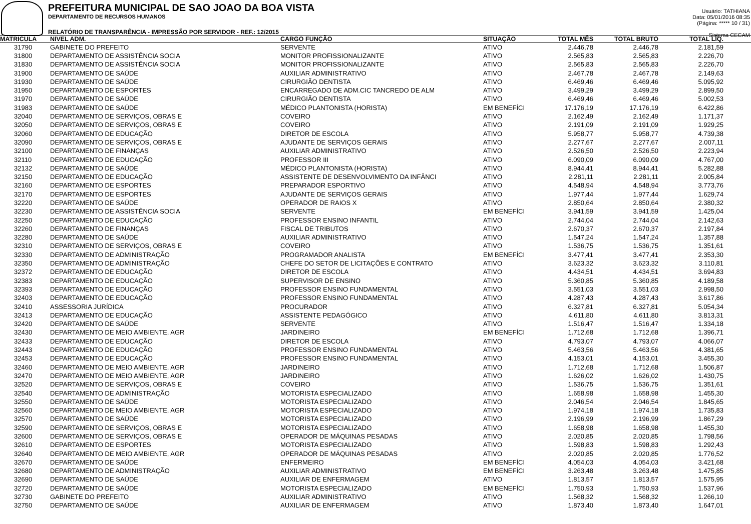PREFEITURA MUNICIPAL DE SAO JOAO DA BOA VISTA
DEPARTAMENTO DE RECURSOS HUMANOS
RELATÓRIO DE TRANSPARÊNCIA - IMPRESSÃO POR SERVIDOR - REF.: 12/2015
Usuário: TATHIANA
Data: 05/01/2016 08:35
(Página: ***** 10 / 31)
Sistema CECAM
| MATRICULA | NIVEL ADM. | CARGO FUNÇÃO | SITUAÇÃO | TOTAL MÊS | TOTAL BRUTO | TOTAL LÍQ. | |
| --- | --- | --- | --- | --- | --- | --- | --- |
| 31790 | GABINETE DO PREFEITO | SERVENTE | ATIVO | 2.446,78 | 2.446,78 | 2.181,59 | |
| 31800 | DEPARTAMENTO DE ASSISTÊNCIA SOCIA | MONITOR PROFISSIONALIZANTE | ATIVO | 2.565,83 | 2.565,83 | 2.226,70 | |
| 31830 | DEPARTAMENTO DE ASSISTÊNCIA SOCIA | MONITOR PROFISSIONALIZANTE | ATIVO | 2.565,83 | 2.565,83 | 2.226,70 | |
| 31900 | DEPARTAMENTO DE SAÚDE | AUXILIAR ADMINISTRATIVO | ATIVO | 2.467,78 | 2.467,78 | 2.149,63 | |
| 31930 | DEPARTAMENTO DE SAÚDE | CIRURGIÃO DENTISTA | ATIVO | 6.469,46 | 6.469,46 | 5.095,92 | |
| 31950 | DEPARTAMENTO DE ESPORTES | ENCARREGADO DE ADM.CIC TANCREDO DE ALM | ATIVO | 3.499,29 | 3.499,29 | 2.899,50 | |
| 31970 | DEPARTAMENTO DE SAÚDE | CIRURGIÃO DENTISTA | ATIVO | 6.469,46 | 6.469,46 | 5.002,53 | |
| 31983 | DEPARTAMENTO DE SAÚDE | MÉDICO PLANTONISTA (HORISTA) | EM BENEFÍCI | 17.176,19 | 17.176,19 | 6.422,86 | |
| 32040 | DEPARTAMENTO DE SERVIÇOS, OBRAS E | COVEIRO | ATIVO | 2.162,49 | 2.162,49 | 1.171,37 | |
| 32050 | DEPARTAMENTO DE SERVIÇOS, OBRAS E | COVEIRO | ATIVO | 2.191,09 | 2.191,09 | 1.929,25 | |
| 32060 | DEPARTAMENTO DE EDUCAÇÃO | DIRETOR DE ESCOLA | ATIVO | 5.958,77 | 5.958,77 | 4.739,38 | |
| 32090 | DEPARTAMENTO DE SERVIÇOS, OBRAS E | AJUDANTE DE SERVIÇOS GERAIS | ATIVO | 2.277,67 | 2.277,67 | 2.007,11 | |
| 32100 | DEPARTAMENTO DE FINANÇAS | AUXILIAR ADMINISTRATIVO | ATIVO | 2.526,50 | 2.526,50 | 2.223,94 | |
| 32110 | DEPARTAMENTO DE EDUCAÇÃO | PROFESSOR III | ATIVO | 6.090,09 | 6.090,09 | 4.767,00 | |
| 32132 | DEPARTAMENTO DE SAÚDE | MÉDICO PLANTONISTA (HORISTA) | ATIVO | 8.944,41 | 8.944,41 | 5.282,88 | |
| 32150 | DEPARTAMENTO DE EDUCAÇÃO | ASSISTENTE DE DESENVOLVIMENTO DA INFÂNCI | ATIVO | 2.281,11 | 2.281,11 | 2.005,84 | |
| 32160 | DEPARTAMENTO DE ESPORTES | PREPARADOR ESPORTIVO | ATIVO | 4.548,94 | 4.548,94 | 3.773,76 | |
| 32170 | DEPARTAMENTO DE ESPORTES | AJUDANTE DE SERVIÇOS GERAIS | ATIVO | 1.977,44 | 1.977,44 | 1.629,74 | |
| 32220 | DEPARTAMENTO DE SAÚDE | OPERADOR DE RAIOS X | ATIVO | 2.850,64 | 2.850,64 | 2.380,32 | |
| 32230 | DEPARTAMENTO DE ASSISTÊNCIA SOCIA | SERVENTE | EM BENEFÍCI | 3.941,59 | 3.941,59 | 1.425,04 | |
| 32250 | DEPARTAMENTO DE EDUCAÇÃO | PROFESSOR ENSINO INFANTIL | ATIVO | 2.744,04 | 2.744,04 | 2.142,63 | |
| 32260 | DEPARTAMENTO DE FINANÇAS | FISCAL DE TRIBUTOS | ATIVO | 2.670,37 | 2.670,37 | 2.197,84 | |
| 32280 | DEPARTAMENTO DE SAÚDE | AUXILIAR ADMINISTRATIVO | ATIVO | 1.547,24 | 1.547,24 | 1.357,88 | |
| 32310 | DEPARTAMENTO DE SERVIÇOS, OBRAS E | COVEIRO | ATIVO | 1.536,75 | 1.536,75 | 1.351,61 | |
| 32330 | DEPARTAMENTO DE ADMINISTRAÇÃO | PROGRAMADOR ANALISTA | EM BENEFÍCI | 3.477,41 | 3.477,41 | 2.353,30 | |
| 32350 | DEPARTAMENTO DE ADMINISTRAÇÃO | CHEFE DO SETOR DE LICITAÇÕES E CONTRATO | ATIVO | 3.623,32 | 3.623,32 | 3.110,81 | |
| 32372 | DEPARTAMENTO DE EDUCAÇÃO | DIRETOR DE ESCOLA | ATIVO | 4.434,51 | 4.434,51 | 3.694,83 | |
| 32383 | DEPARTAMENTO DE EDUCAÇÃO | SUPERVISOR DE ENSINO | ATIVO | 5.360,85 | 5.360,85 | 4.189,58 | |
| 32393 | DEPARTAMENTO DE EDUCAÇÃO | PROFESSOR ENSINO FUNDAMENTAL | ATIVO | 3.551,03 | 3.551,03 | 2.998,50 | |
| 32403 | DEPARTAMENTO DE EDUCAÇÃO | PROFESSOR ENSINO FUNDAMENTAL | ATIVO | 4.287,43 | 4.287,43 | 3.617,86 | |
| 32410 | ASSESSORIA JURÍDICA | PROCURADOR | ATIVO | 6.327,81 | 6.327,81 | 5.054,34 | |
| 32413 | DEPARTAMENTO DE EDUCAÇÃO | ASSISTENTE PEDAGÓGICO | ATIVO | 4.611,80 | 4.611,80 | 3.813,31 | |
| 32420 | DEPARTAMENTO DE SAÚDE | SERVENTE | ATIVO | 1.516,47 | 1.516,47 | 1.334,18 | |
| 32430 | DEPARTAMENTO DE MEIO AMBIENTE, AGR | JARDINEIRO | EM BENEFÍCI | 1.712,68 | 1.712,68 | 1.396,71 | |
| 32433 | DEPARTAMENTO DE EDUCAÇÃO | DIRETOR DE ESCOLA | ATIVO | 4.793,07 | 4.793,07 | 4.066,07 | |
| 32443 | DEPARTAMENTO DE EDUCAÇÃO | PROFESSOR ENSINO FUNDAMENTAL | ATIVO | 5.463,56 | 5.463,56 | 4.381,65 | |
| 32453 | DEPARTAMENTO DE EDUCAÇÃO | PROFESSOR ENSINO FUNDAMENTAL | ATIVO | 4.153,01 | 4.153,01 | 3.455,30 | |
| 32460 | DEPARTAMENTO DE MEIO AMBIENTE, AGR | JARDINEIRO | ATIVO | 1.712,68 | 1.712,68 | 1.506,87 | |
| 32470 | DEPARTAMENTO DE MEIO AMBIENTE, AGR | JARDINEIRO | ATIVO | 1.626,02 | 1.626,02 | 1.430,75 | |
| 32520 | DEPARTAMENTO DE SERVIÇOS, OBRAS E | COVEIRO | ATIVO | 1.536,75 | 1.536,75 | 1.351,61 | |
| 32540 | DEPARTAMENTO DE ADMINISTRAÇÃO | MOTORISTA ESPECIALIZADO | ATIVO | 1.658,98 | 1.658,98 | 1.455,30 | |
| 32550 | DEPARTAMENTO DE SAÚDE | MOTORISTA ESPECIALIZADO | ATIVO | 2.046,54 | 2.046,54 | 1.845,65 | |
| 32560 | DEPARTAMENTO DE MEIO AMBIENTE, AGR | MOTORISTA ESPECIALIZADO | ATIVO | 1.974,18 | 1.974,18 | 1.735,83 | |
| 32570 | DEPARTAMENTO DE SAÚDE | MOTORISTA ESPECIALIZADO | ATIVO | 2.196,99 | 2.196,99 | 1.867,29 | |
| 32590 | DEPARTAMENTO DE SERVIÇOS, OBRAS E | MOTORISTA ESPECIALIZADO | ATIVO | 1.658,98 | 1.658,98 | 1.455,30 | |
| 32600 | DEPARTAMENTO DE SERVIÇOS, OBRAS E | OPERADOR DE MÁQUINAS PESADAS | ATIVO | 2.020,85 | 2.020,85 | 1.798,56 | |
| 32610 | DEPARTAMENTO DE ESPORTES | MOTORISTA ESPECIALIZADO | ATIVO | 1.598,83 | 1.598,83 | 1.292,43 | |
| 32640 | DEPARTAMENTO DE MEIO AMBIENTE, AGR | OPERADOR DE MÁQUINAS PESADAS | ATIVO | 2.020,85 | 2.020,85 | 1.776,52 | |
| 32670 | DEPARTAMENTO DE SAÚDE | ENFERMEIRO | EM BENEFÍCI | 4.054,03 | 4.054,03 | 3.421,68 | |
| 32680 | DEPARTAMENTO DE ADMINISTRAÇÃO | AUXILIAR ADMINISTRATIVO | EM BENEFÍCI | 3.263,48 | 3.263,48 | 1.475,85 | |
| 32690 | DEPARTAMENTO DE SAÚDE | AUXILIAR DE ENFERMAGEM | ATIVO | 1.813,57 | 1.813,57 | 1.575,95 | |
| 32720 | DEPARTAMENTO DE SAÚDE | MOTORISTA ESPECIALIZADO | EM BENEFÍCI | 1.750,93 | 1.750,93 | 1.537,96 | |
| 32730 | GABINETE DO PREFEITO | AUXILIAR ADMINISTRATIVO | ATIVO | 1.568,32 | 1.568,32 | 1.266,10 | |
| 32750 | DEPARTAMENTO DE SAÚDE | AUXILIAR DE ENFERMAGEM | ATIVO | 1.873,40 | 1.873,40 | 1.647,01 | |